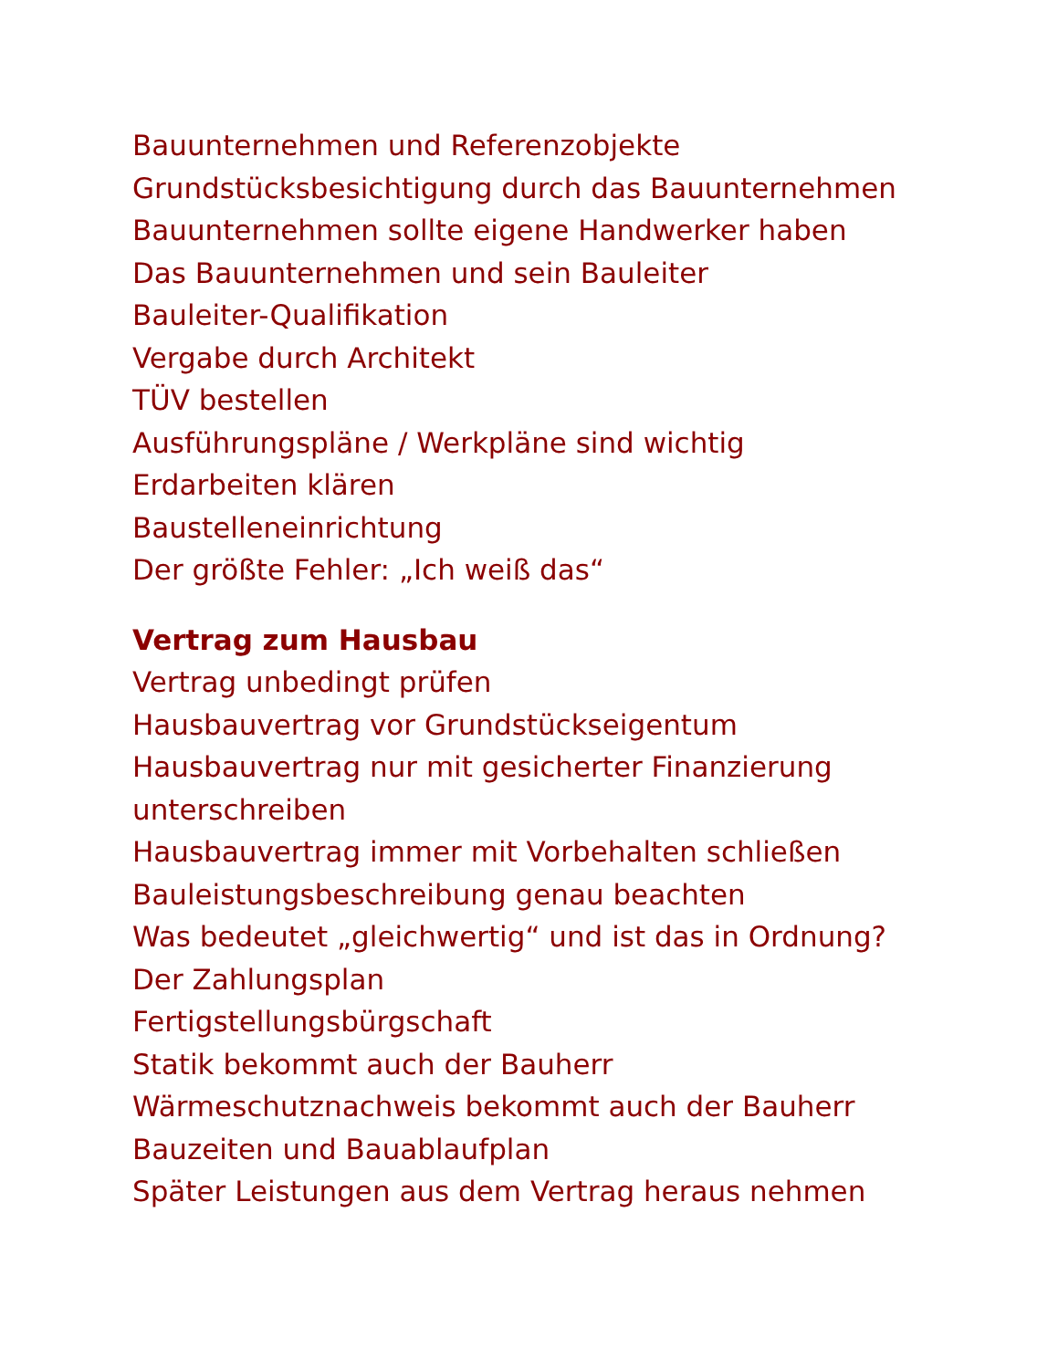Bauunternehmen und Referenzobjekte
Grundstücksbesichtigung durch das Bauunternehmen
Bauunternehmen sollte eigene Handwerker haben
Das Bauunternehmen und sein Bauleiter
Bauleiter-Qualifikation
Vergabe durch Architekt
TÜV bestellen
Ausführungspläne / Werkpläne sind wichtig
Erdarbeiten klären
Baustelleneinrichtung
Der größte Fehler: „Ich weiß das“
Vertrag zum Hausbau
Vertrag unbedingt prüfen
Hausbauvertrag vor Grundstückseigentum
Hausbauvertrag nur mit gesicherter Finanzierung unterschreiben
Hausbauvertrag immer mit Vorbehalten schließen
Bauleistungsbeschreibung genau beachten
Was bedeutet „gleichwertig“ und ist das in Ordnung?
Der Zahlungsplan
Fertigstellungsbürgschaft
Statik bekommt auch der Bauherr
Wärmeschutznachweis bekommt auch der Bauherr
Bauzeiten und Bauablaufplan
Später Leistungen aus dem Vertrag heraus nehmen